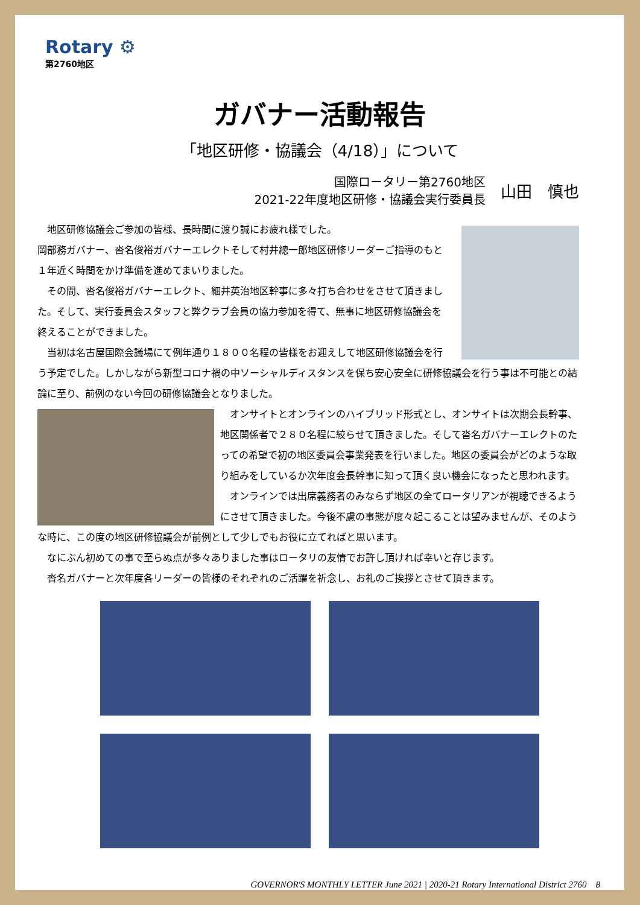Rotary ⚙
第2760地区
ガバナー活動報告
「地区研修・協議会（4/18）」について
国際ロータリー第2760地区
2021-22年度地区研修・協議会実行委員長
山田　慎也
　地区研修協議会ご参加の皆様、長時間に渡り誠にお疲れ様でした。
岡部務ガバナー、沓名俊裕ガバナーエレクトそして村井總一郎地区研修リーダーご指導のもと１年近く時間をかけ準備を進めてまいりました。
　その間、沓名俊裕ガバナーエレクト、細井英治地区幹事に多々打ち合わせをさせて頂きました。そして、実行委員会スタッフと弊クラブ会員の協力参加を得て、無事に地区研修協議会を終えることができました。
　当初は名古屋国際会議場にて例年通り１８００名程の皆様をお迎えして地区研修協議会を行う予定でした。しかしながら新型コロナ禍の中ソーシャルディスタンスを保ち安心安全に研修協議会を行う事は不可能との結論に至り、前例のない今回の研修協議会となりました。
　オンサイトとオンラインのハイブリッド形式とし、オンサイトは次期会長幹事、地区関係者で２８０名程に絞らせて頂きました。そして沓名ガバナーエレクトのたっての希望で初の地区委員会事業発表を行いました。地区の委員会がどのような取り組みをしているか次年度会長幹事に知って頂く良い機会になったと思われます。
　オンラインでは出席義務者のみならず地区の全てロータリアンが視聴できるようにさせて頂きました。今後不慮の事態が度々起こることは望みませんが、そのような時に、この度の地区研修協議会が前例として少しでもお役に立てればと思います。
　なにぶん初めての事で至らぬ点が多々ありました事はロータリの友情でお許し頂ければ幸いと存じます。
　沓名ガバナーと次年度各リーダーの皆様のそれぞれのご活躍を祈念し、お礼のご挨拶とさせて頂きます。
GOVERNOR'S MONTHLY LETTER June 2021 | 2020-21 Rotary International District 2760　8